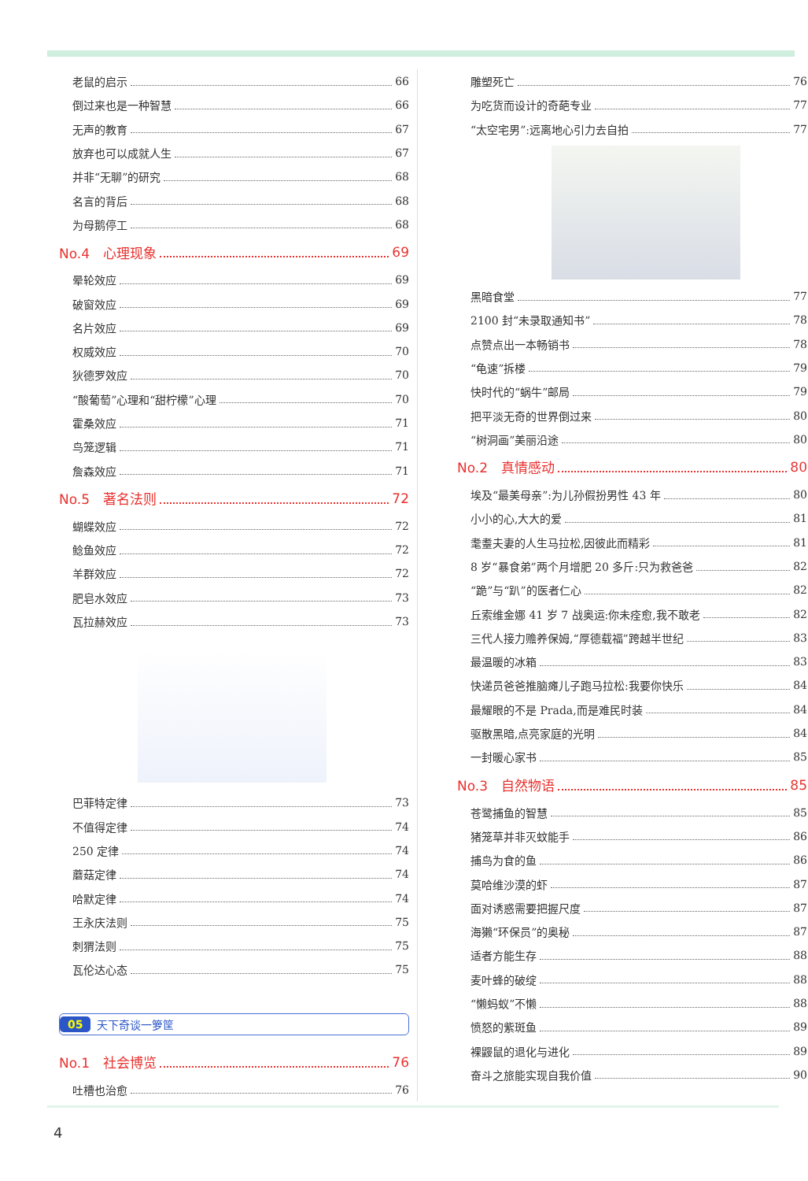老鼠的启示 66
倒过来也是一种智慧 66
无声的教育 67
放弃也可以成就人生 67
并非“无聊”的研究 68
名言的背后 68
为母鹅停工 68
No.4　心理现象 69
晕轮效应 69
破窗效应 69
名片效应 69
权威效应 70
狄德罗效应 70
“酸葡萄”心理和“甜柠檬”心理 70
霍桑效应 71
鸟笼逻辑 71
詹森效应 71
No.5　著名法则 72
蝴蝶效应 72
鲶鱼效应 72
羊群效应 72
肥皂水效应 73
瓦拉赫效应 73
巴菲特定律 73
不值得定律 74
250 定律 74
蘑菇定律 74
哈默定律 74
王永庆法则 75
刺猬法则 75
瓦伦达心态 75
05 天下奇谈一箩筐
No.1　社会博览 76
吐槽也治愈 76
雕塑死亡 76
为吃货而设计的奇葩专业 77
“太空宅男”:远离地心引力去自拍 77
黑暗食堂 77
2100 封“未录取通知书” 78
点赞点出一本畅销书 78
“龟速”拆楼 79
快时代的“蜗牛”邮局 79
把平淡无奇的世界倒过来 80
“树洞画”美丽沿途 80
No.2　真情感动 80
埃及“最美母亲”:为儿孙假扮男性 43 年 80
小小的心,大大的爱 81
耄耋夫妻的人生马拉松,因彼此而精彩 81
8 岁“暴食弟”两个月增肥 20 多斤:只为救爸爸 82
“跪”与“趴”的医者仁心 82
丘索维金娜 41 岁 7 战奥运:你未痊愈,我不敢老 82
三代人接力赡养保姆,“厚德载福”跨越半世纪 83
最温暖的冰箱 83
快递员爸爸推脑瘫儿子跑马拉松:我要你快乐 84
最耀眼的不是 Prada,而是难民时装 84
驱散黑暗,点亮家庭的光明 84
一封暖心家书 85
No.3　自然物语 85
苍鹭捕鱼的智慧 85
猪笼草并非灭蚊能手 86
捕鸟为食的鱼 86
莫哈维沙漠的虾 87
面对诱惑需要把握尺度 87
海獭“环保员”的奥秘 87
适者方能生存 88
麦叶蜂的破绽 88
“懒蚂蚁”不懒 88
愤怒的紫斑鱼 89
裸鼹鼠的退化与进化 89
奋斗之旅能实现自我价值 90
4